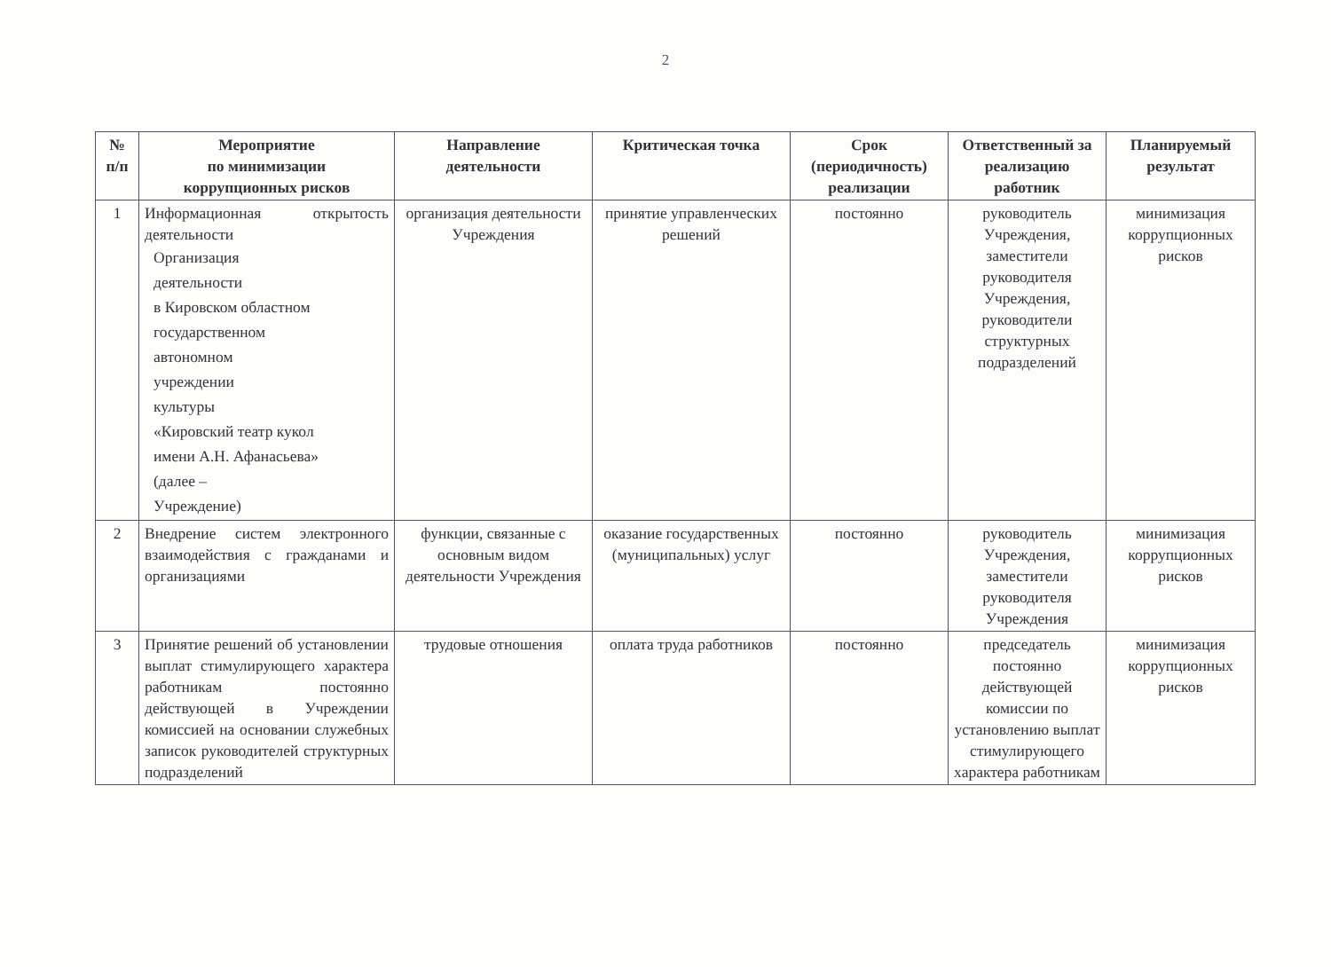2
| № п/п | Мероприятие по минимизации коррупционных рисков | Направление деятельности | Критическая точка | Срок (периодичность) реализации | Ответственный за реализацию работник | Планируемый результат |
| --- | --- | --- | --- | --- | --- | --- |
| 1 | Информационная открытость деятельности Организация деятельности в Кировском областном государственном автономном учреждении культуры «Кировский театр кукол имени А.Н. Афанасьева» (далее – Учреждение) | организация деятельности Учреждения | принятие управленческих решений | постоянно | руководитель Учреждения, заместители руководителя Учреждения, руководители структурных подразделений | минимизация коррупционных рисков |
| 2 | Внедрение систем электронного взаимодействия с гражданами и организациями | функции, связанные с основным видом деятельности Учреждения | оказание государственных (муниципальных) услуг | постоянно | руководитель Учреждения, заместители руководителя Учреждения | минимизация коррупционных рисков |
| 3 | Принятие решений об установлении выплат стимулирующего характера работникам постоянно действующей в Учреждении комиссией на основании служебных записок руководителей структурных подразделений | трудовые отношения | оплата труда работников | постоянно | председатель постоянно действующей комиссии по установлению выплат стимулирующего характера работникам | минимизация коррупционных рисков |